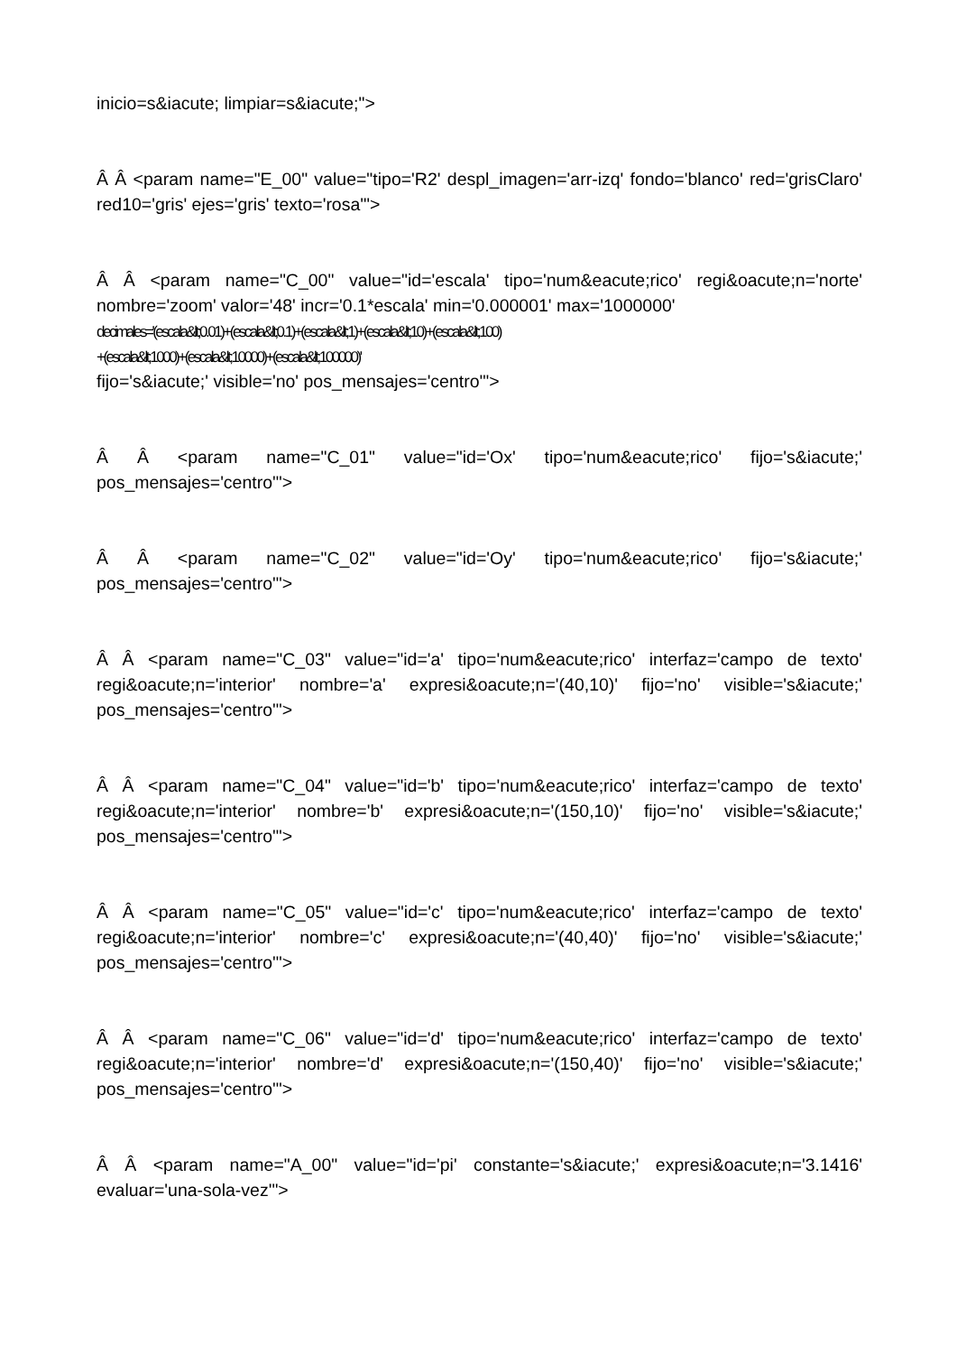inicio=s&iacute; limpiar=s&iacute;">
Â Â <param name="E_00" value="tipo='R2' despl_imagen='arr-izq' fondo='blanco' red='grisClaro' red10='gris' ejes='gris' texto='rosa'">
Â Â <param name="C_00" value="id='escala' tipo='num&eacute;rico' regi&oacute;n='norte' nombre='zoom' valor='48' incr='0.1*escala' min='0.000001' max='1000000'
decimales='(escala&lt;0.01)+(escala&lt;0.1)+(escala&lt;1)+(escala&lt;10)+(escala&lt;100)
+(escala&lt;1000)+(escala&lt;10000)+(escala&lt;100000)'
fijo='s&iacute;' visible='no' pos_mensajes='centro'">
Â Â <param name="C_01" value="id='Ox' tipo='num&eacute;rico' fijo='s&iacute;' pos_mensajes='centro'">
Â Â <param name="C_02" value="id='Oy' tipo='num&eacute;rico' fijo='s&iacute;' pos_mensajes='centro'">
Â Â <param name="C_03" value="id='a' tipo='num&eacute;rico' interfaz='campo de texto' regi&oacute;n='interior' nombre='a' expresi&oacute;n='(40,10)' fijo='no' visible='s&iacute;' pos_mensajes='centro'">
Â Â <param name="C_04" value="id='b' tipo='num&eacute;rico' interfaz='campo de texto' regi&oacute;n='interior' nombre='b' expresi&oacute;n='(150,10)' fijo='no' visible='s&iacute;' pos_mensajes='centro'">
Â Â <param name="C_05" value="id='c' tipo='num&eacute;rico' interfaz='campo de texto' regi&oacute;n='interior' nombre='c' expresi&oacute;n='(40,40)' fijo='no' visible='s&iacute;' pos_mensajes='centro'">
Â Â <param name="C_06" value="id='d' tipo='num&eacute;rico' interfaz='campo de texto' regi&oacute;n='interior' nombre='d' expresi&oacute;n='(150,40)' fijo='no' visible='s&iacute;' pos_mensajes='centro'">
Â Â <param name="A_00" value="id='pi' constante='s&iacute;' expresi&oacute;n='3.1416' evaluar='una-sola-vez'">